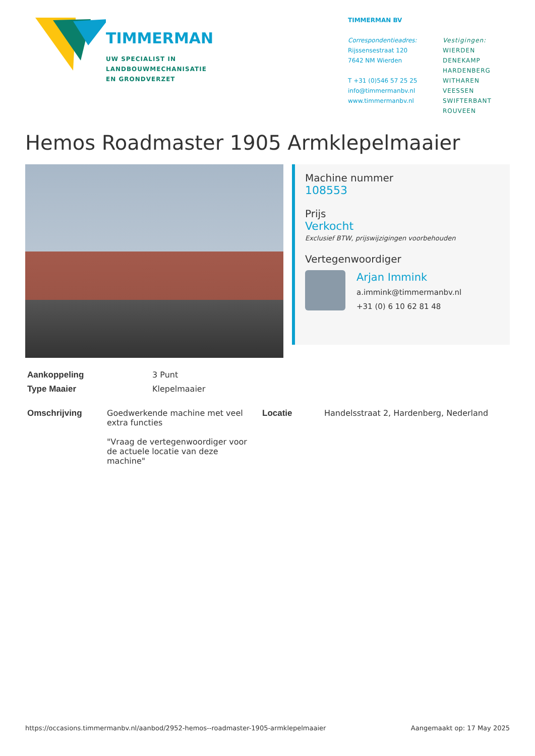TIMMERMAN
UW SPECIALIST IN
LANDBOUWMECHANISATIE
EN GRONDVERZET
TIMMERMAN BV
Correspondentieadres:
Rijssensestraat 120
7642 NM Wierden
T +31 (0)546 57 25 25
info@timmermanbv.nl
www.timmermanbv.nl
Vestigingen:
WIERDEN
DENEKAMP
HARDENBERG
WITHAREN
VEESSEN
SWIFTERBANT
ROUVEEN
Hemos Roadmaster 1905 Armklepelmaaier
Machine nummer
108553
Prijs
Verkocht
Exclusief BTW, prijswijzigingen voorbehouden
Vertegenwoordiger
Arjan Immink
a.immink@timmermanbv.nl
+31 (0) 6 10 62 81 48
| Aankoppeling | 3 Punt |
| Type Maaier | Klepelmaaier |
| Omschrijving | Goedwerkende machine met veel extra functies "Vraag de vertegenwoordiger voor de actuele locatie van deze machine" | Locatie | Handelsstraat 2, Hardenberg, Nederland |
https://occasions.timmermanbv.nl/aanbod/2952-hemos--roadmaster-1905-armklepelmaaier Aangemaakt op: 17 May 2025